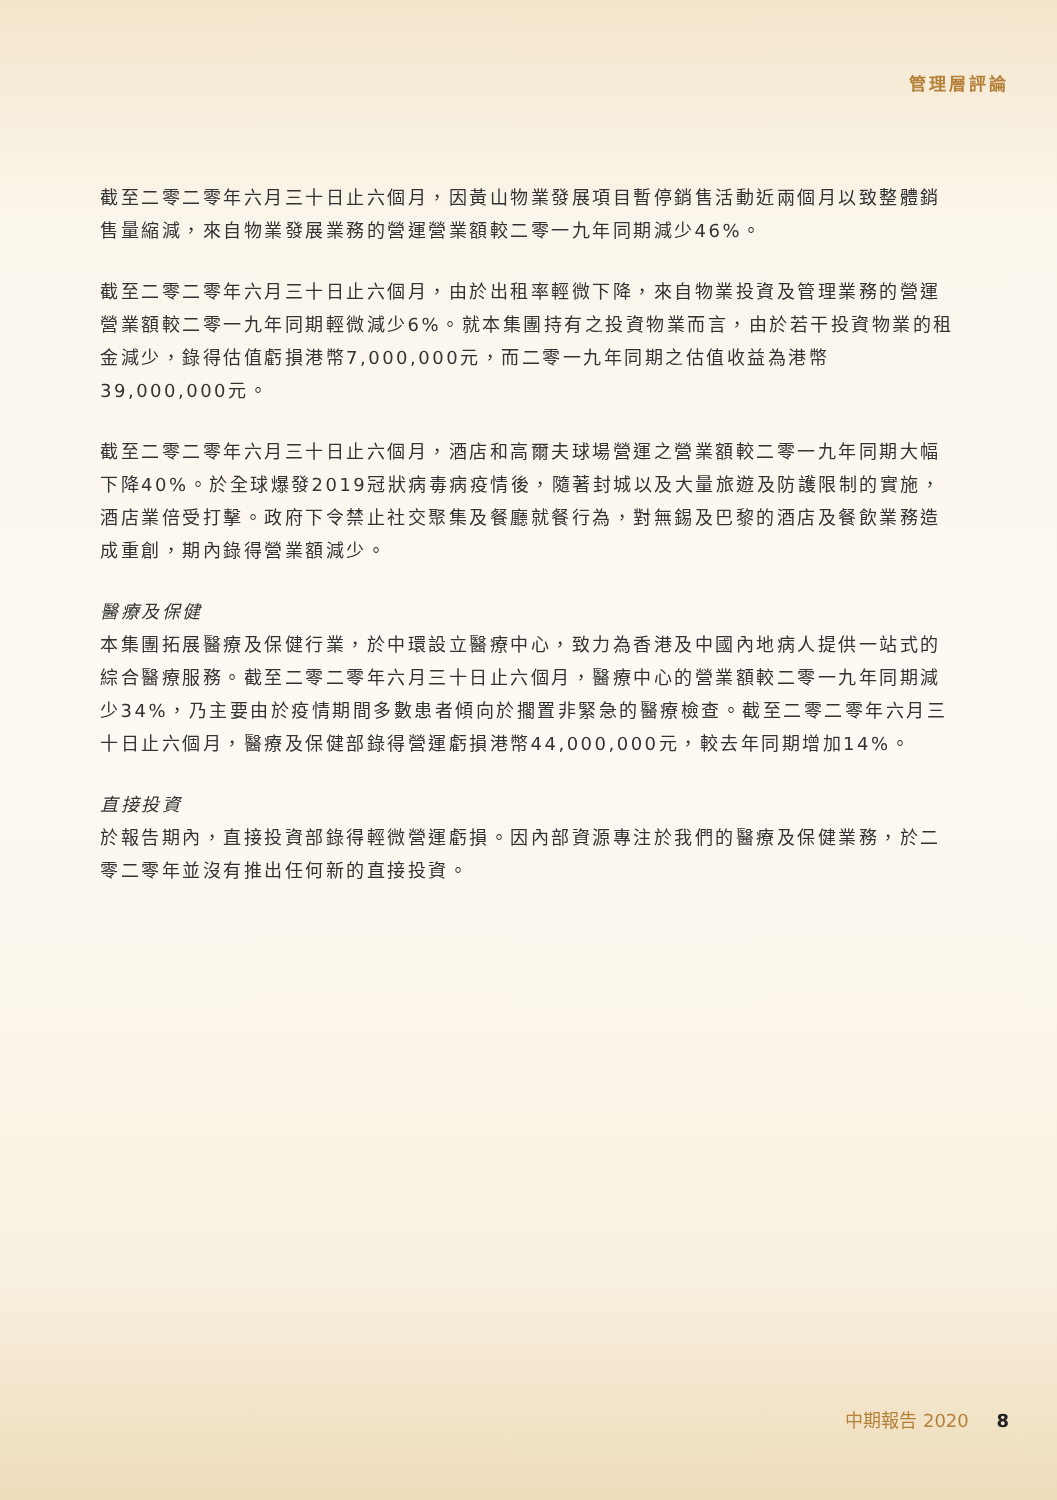管理層評論
截至二零二零年六月三十日止六個月，因黃山物業發展項目暫停銷售活動近兩個月以致整體銷售量縮減，來自物業發展業務的營運營業額較二零一九年同期減少46%。
截至二零二零年六月三十日止六個月，由於出租率輕微下降，來自物業投資及管理業務的營運營業額較二零一九年同期輕微減少6%。就本集團持有之投資物業而言，由於若干投資物業的租金減少，錄得估值虧損港幣7,000,000元，而二零一九年同期之估值收益為港幣39,000,000元。
截至二零二零年六月三十日止六個月，酒店和高爾夫球場營運之營業額較二零一九年同期大幅下降40%。於全球爆發2019冠狀病毒病疫情後，隨著封城以及大量旅遊及防護限制的實施，酒店業倍受打擊。政府下令禁止社交聚集及餐廳就餐行為，對無錫及巴黎的酒店及餐飲業務造成重創，期內錄得營業額減少。
醫療及保健
本集團拓展醫療及保健行業，於中環設立醫療中心，致力為香港及中國內地病人提供一站式的綜合醫療服務。截至二零二零年六月三十日止六個月，醫療中心的營業額較二零一九年同期減少34%，乃主要由於疫情期間多數患者傾向於擱置非緊急的醫療檢查。截至二零二零年六月三十日止六個月，醫療及保健部錄得營運虧損港幣44,000,000元，較去年同期增加14%。
直接投資
於報告期內，直接投資部錄得輕微營運虧損。因內部資源專注於我們的醫療及保健業務，於二零二零年並沒有推出任何新的直接投資。
中期報告 2020 8